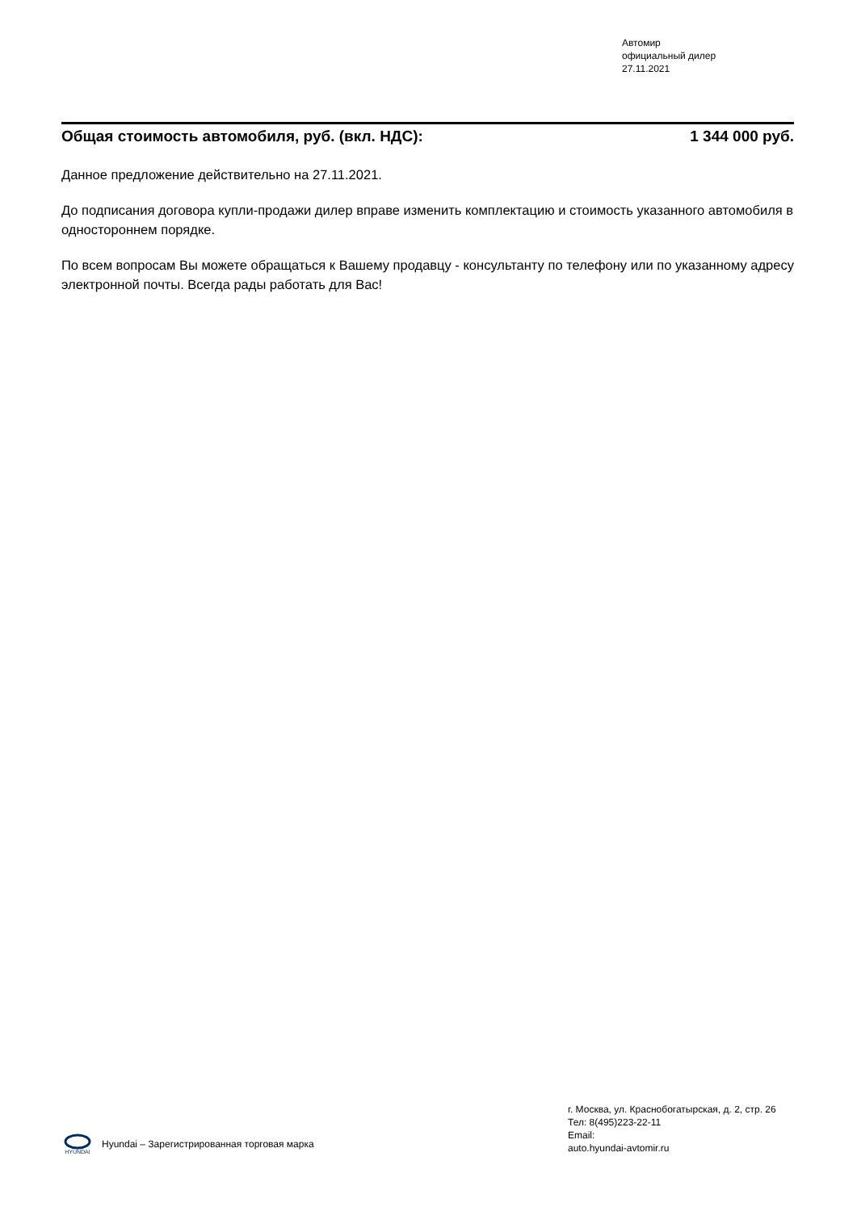Автомир
официальный дилер
27.11.2021
Общая стоимость автомобиля, руб. (вкл. НДС): 1 344 000 руб.
Данное предложение действительно на 27.11.2021.
До подписания договора купли-продажи дилер вправе изменить комплектацию и стоимость указанного автомобиля в одностороннем порядке.
По всем вопросам Вы можете обращаться к Вашему продавцу - консультанту по телефону или по указанному адресу электронной почты. Всегда рады работать для Вас!
HYUNDAI
Hyundai – Зарегистрированная торговая марка
г. Москва, ул. Краснобогатырская, д. 2, стр. 26
Тел: 8(495)223-22-11
Email:
auto.hyundai-avtomir.ru